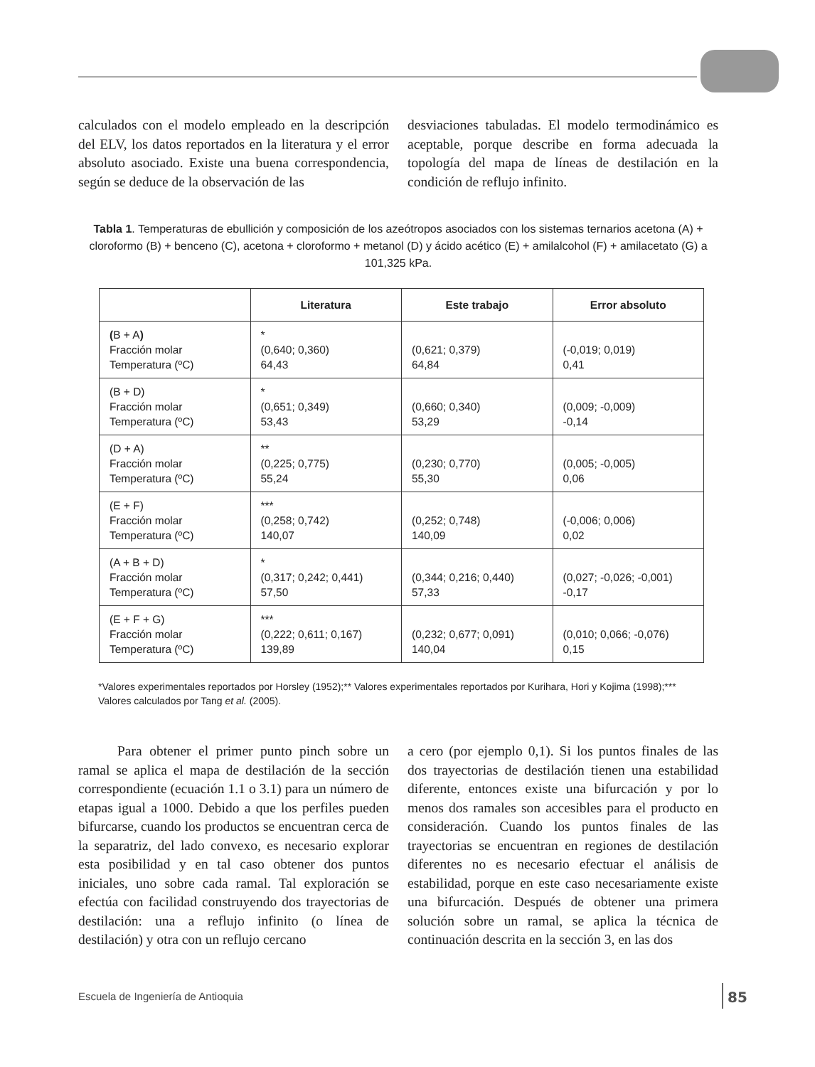calculados con el modelo empleado en la descripción del ELV, los datos reportados en la literatura y el error absoluto asociado. Existe una buena correspondencia, según se deduce de la observación de las
desviaciones tabuladas. El modelo termodinámico es aceptable, porque describe en forma adecuada la topología del mapa de líneas de destilación en la condición de reflujo infinito.
Tabla 1. Temperaturas de ebullición y composición de los azeótropos asociados con los sistemas ternarios acetona (A) + cloroformo (B) + benceno (C), acetona + cloroformo + metanol (D) y ácido acético (E) + amilalcohol (F) + amilacetato (G) a 101,325 kPa.
| | Literatura | Este trabajo | Error absoluto |
| --- | --- | --- | --- |
| ( B + A ) Fracción molar Temperatura (ºC) | * (0,640; 0,360) 64,43 | (0,621; 0,379) 64,84 | (-0,019; 0,019) 0,41 |
| (B + D) Fracción molar Temperatura (ºC) | * (0,651; 0,349) 53,43 | (0,660; 0,340) 53,29 | (0,009; -0,009) -0,14 |
| (D + A) Fracción molar Temperatura (ºC) | ** (0,225; 0,775) 55,24 | (0,230; 0,770) 55,30 | (0,005; -0,005) 0,06 |
| (E + F) Fracción molar Temperatura (ºC) | *** (0,258; 0,742) 140,07 | (0,252; 0,748) 140,09 | (-0,006; 0,006) 0,02 |
| (A + B + D) Fracción molar Temperatura (ºC) | * (0,317; 0,242; 0,441) 57,50 | (0,344; 0,216; 0,440) 57,33 | (0,027; -0,026; -0,001) -0,17 |
| (E + F + G) Fracción molar Temperatura (ºC) | *** (0,222; 0,611; 0,167) 139,89 | (0,232; 0,677; 0,091) 140,04 | (0,010; 0,066; -0,076) 0,15 |
*Valores experimentales reportados por Horsley (1952);** Valores experimentales reportados por Kurihara, Hori y Kojima (1998);*** Valores calculados por Tang et al. (2005).
Para obtener el primer punto pinch sobre un ramal se aplica el mapa de destilación de la sección correspondiente (ecuación 1.1 o 3.1) para un número de etapas igual a 1000. Debido a que los perfiles pueden bifurcarse, cuando los productos se encuentran cerca de la separatriz, del lado convexo, es necesario explorar esta posibilidad y en tal caso obtener dos puntos iniciales, uno sobre cada ramal. Tal exploración se efectúa con facilidad construyendo dos trayectorias de destilación: una a reflujo infinito (o línea de destilación) y otra con un reflujo cercano
a cero (por ejemplo 0,1). Si los puntos finales de las dos trayectorias de destilación tienen una estabilidad diferente, entonces existe una bifurcación y por lo menos dos ramales son accesibles para el producto en consideración. Cuando los puntos finales de las trayectorias se encuentran en regiones de destilación diferentes no es necesario efectuar el análisis de estabilidad, porque en este caso necesariamente existe una bifurcación. Después de obtener una primera solución sobre un ramal, se aplica la técnica de continuación descrita en la sección 3, en las dos
Escuela de Ingeniería de Antioquia
85